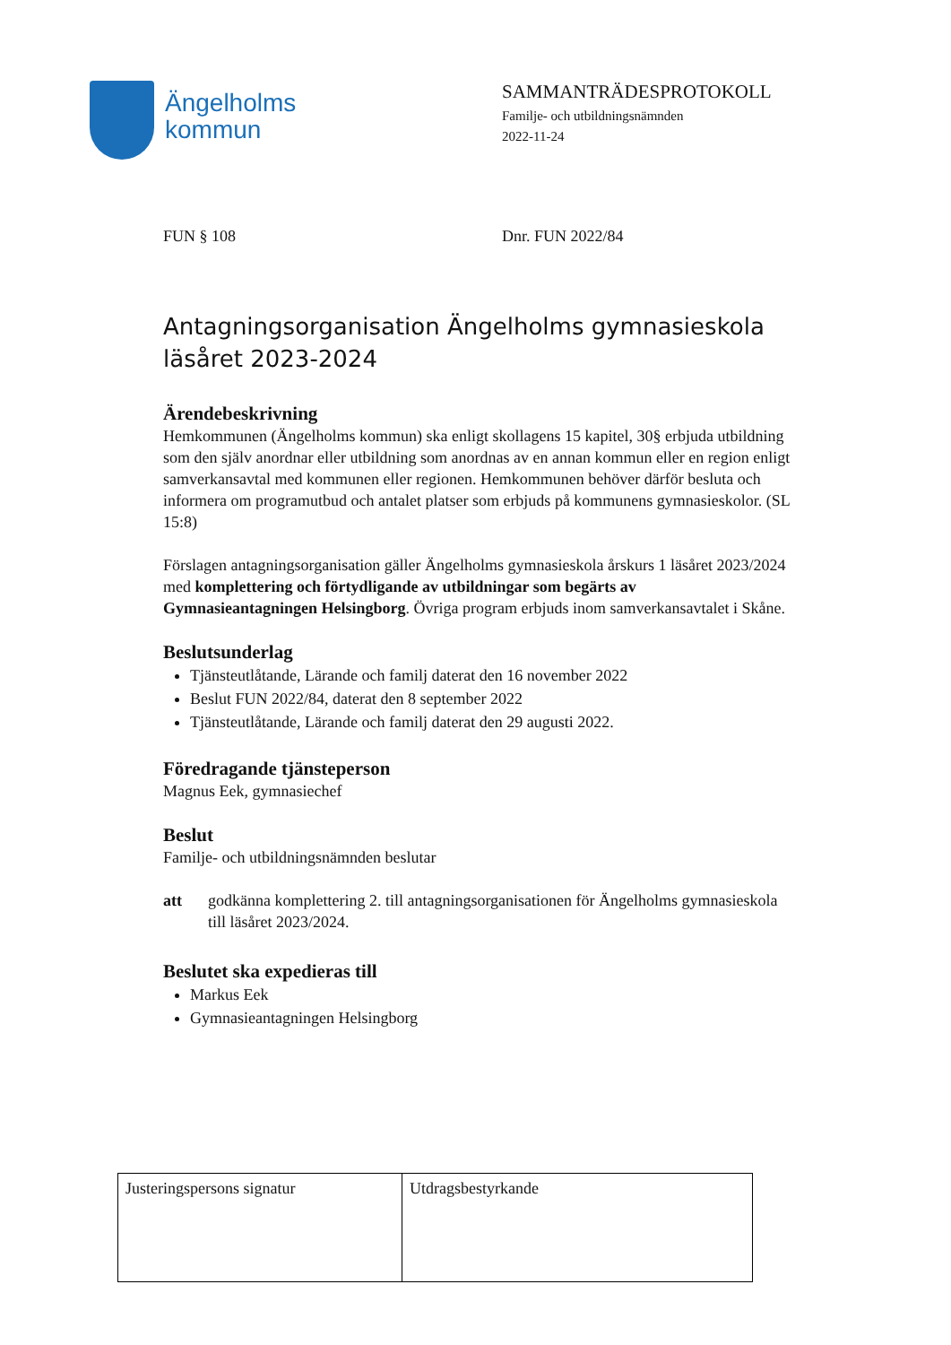Ängelholms
kommun
SAMMANTRÄDESPROTOKOLL
Familje- och utbildningsnämnden
2022-11-24
FUN § 108 Dnr. FUN 2022/84
Antagningsorganisation Ängelholms gymnasieskola läsåret 2023-2024
Ärendebeskrivning
Hemkommunen (Ängelholms kommun) ska enligt skollagens 15 kapitel, 30§ erbjuda utbildning som den själv anordnar eller utbildning som anordnas av en annan kommun eller en region enligt samverkansavtal med kommunen eller regionen. Hemkommunen behöver därför besluta och informera om programutbud och antalet platser som erbjuds på kommunens gymnasieskolor. (SL 15:8)
Förslagen antagningsorganisation gäller Ängelholms gymnasieskola årskurs 1 läsåret 2023/2024 med komplettering och förtydligande av utbildningar som begärts av Gymnasieantagningen Helsingborg. Övriga program erbjuds inom samverkansavtalet i Skåne.
Beslutsunderlag
Tjänsteutlåtande, Lärande och familj daterat den 16 november 2022
Beslut FUN 2022/84, daterat den 8 september 2022
Tjänsteutlåtande, Lärande och familj daterat den 29 augusti 2022.
Föredragande tjänsteperson
Magnus Eek, gymnasiechef
Beslut
Familje- och utbildningsnämnden beslutar
att godkänna komplettering 2. till antagningsorganisationen för Ängelholms gymnasieskola till läsåret 2023/2024.
Beslutet ska expedieras till
Markus Eek
Gymnasieantagningen Helsingborg
| Justeringspersons signatur | Utdragsbestyrkande |